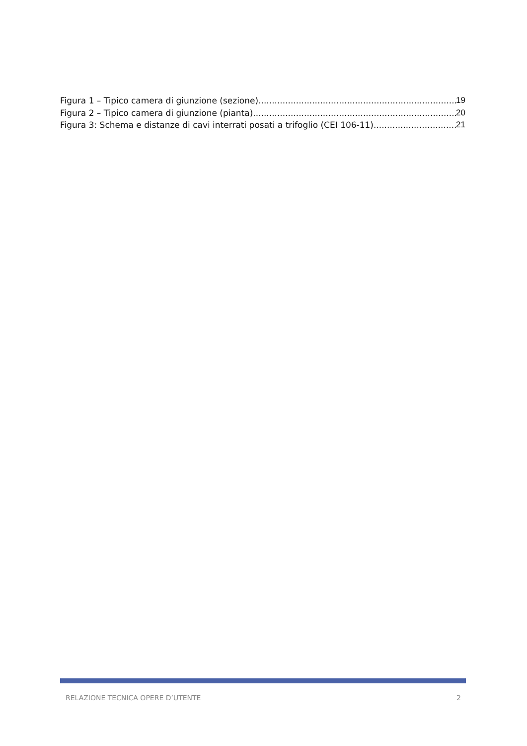Figura 1 – Tipico camera di giunzione (sezione) 19
Figura 2 – Tipico camera di giunzione (pianta) 20
Figura 3: Schema e distanze di cavi interrati posati a trifoglio (CEI 106-11) 21
RELAZIONE TECNICA OPERE D’UTENTE 2